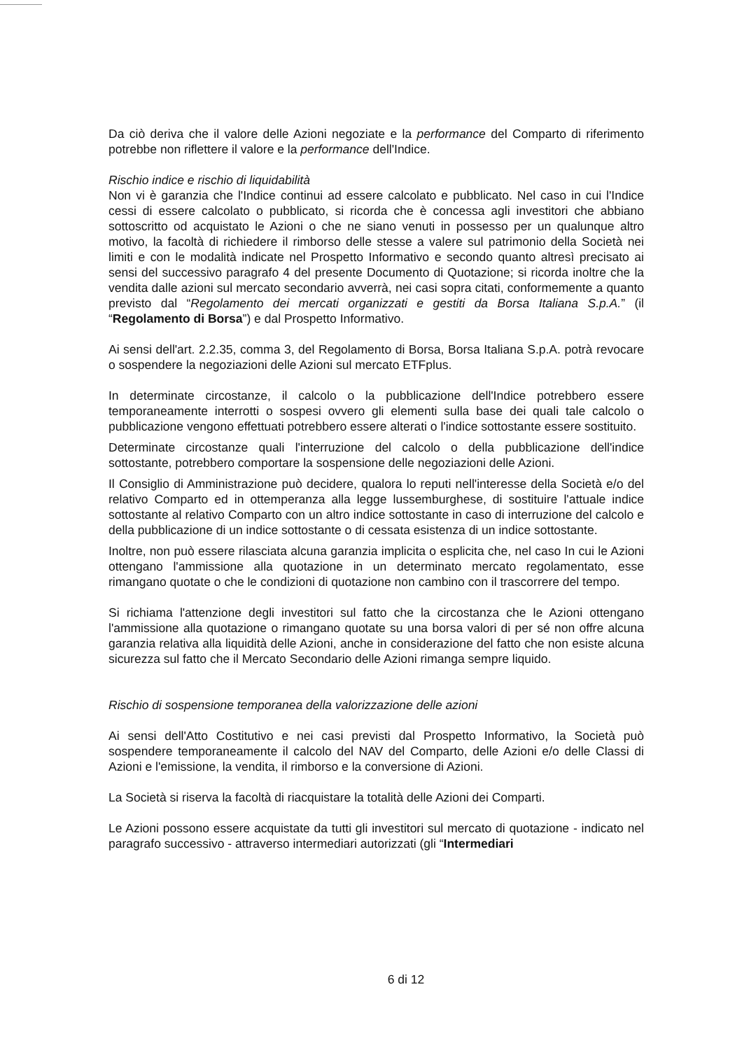Da ciò deriva che il valore delle Azioni negoziate e la performance del Comparto di riferimento potrebbe non riflettere il valore e la performance dell'Indice.
Rischio indice e rischio di liquidabilità
Non vi è garanzia che l'Indice continui ad essere calcolato e pubblicato. Nel caso in cui l'Indice cessi di essere calcolato o pubblicato, si ricorda che è concessa agli investitori che abbiano sottoscritto od acquistato le Azioni o che ne siano venuti in possesso per un qualunque altro motivo, la facoltà di richiedere il rimborso delle stesse a valere sul patrimonio della Società nei limiti e con le modalità indicate nel Prospetto Informativo e secondo quanto altresì precisato ai sensi del successivo paragrafo 4 del presente Documento di Quotazione; si ricorda inoltre che la vendita dalle azioni sul mercato secondario avverrà, nei casi sopra citati, conformemente a quanto previsto dal “Regolamento dei mercati organizzati e gestiti da Borsa Italiana S.p.A.” (il “Regolamento di Borsa”) e dal Prospetto Informativo.
Ai sensi dell'art. 2.2.35, comma 3, del Regolamento di Borsa, Borsa Italiana S.p.A. potrà revocare o sospendere la negoziazioni delle Azioni sul mercato ETFplus.
In determinate circostanze, il calcolo o la pubblicazione dell'Indice potrebbero essere temporaneamente interrotti o sospesi ovvero gli elementi sulla base dei quali tale calcolo o pubblicazione vengono effettuati potrebbero essere alterati o l'indice sottostante essere sostituito.
Determinate circostanze quali l'interruzione del calcolo o della pubblicazione dell'indice sottostante, potrebbero comportare la sospensione delle negoziazioni delle Azioni.
Il Consiglio di Amministrazione può decidere, qualora lo reputi nell'interesse della Società e/o del relativo Comparto ed in ottemperanza alla legge lussemburghese, di sostituire l'attuale indice sottostante al relativo Comparto con un altro indice sottostante in caso di interruzione del calcolo e della pubblicazione di un indice sottostante o di cessata esistenza di un indice sottostante.
Inoltre, non può essere rilasciata alcuna garanzia implicita o esplicita che, nel caso In cui le Azioni ottengano l'ammissione alla quotazione in un determinato mercato regolamentato, esse rimangano quotate o che le condizioni di quotazione non cambino con il trascorrere del tempo.
Si richiama l'attenzione degli investitori sul fatto che la circostanza che le Azioni ottengano l'ammissione alla quotazione o rimangano quotate su una borsa valori di per sé non offre alcuna garanzia relativa alla liquidità delle Azioni, anche in considerazione del fatto che non esiste alcuna sicurezza sul fatto che il Mercato Secondario delle Azioni rimanga sempre liquido.
Rischio di sospensione temporanea della valorizzazione delle azioni
Ai sensi dell'Atto Costitutivo e nei casi previsti dal Prospetto Informativo, la Società può sospendere temporaneamente il calcolo del NAV del Comparto, delle Azioni e/o delle Classi di Azioni e l'emissione, la vendita, il rimborso e la conversione di Azioni.
La Società si riserva la facoltà di riacquistare la totalità delle Azioni dei Comparti.
Le Azioni possono essere acquistate da tutti gli investitori sul mercato di quotazione - indicato nel paragrafo successivo - attraverso intermediari autorizzati (gli “Intermediari
6 di 12